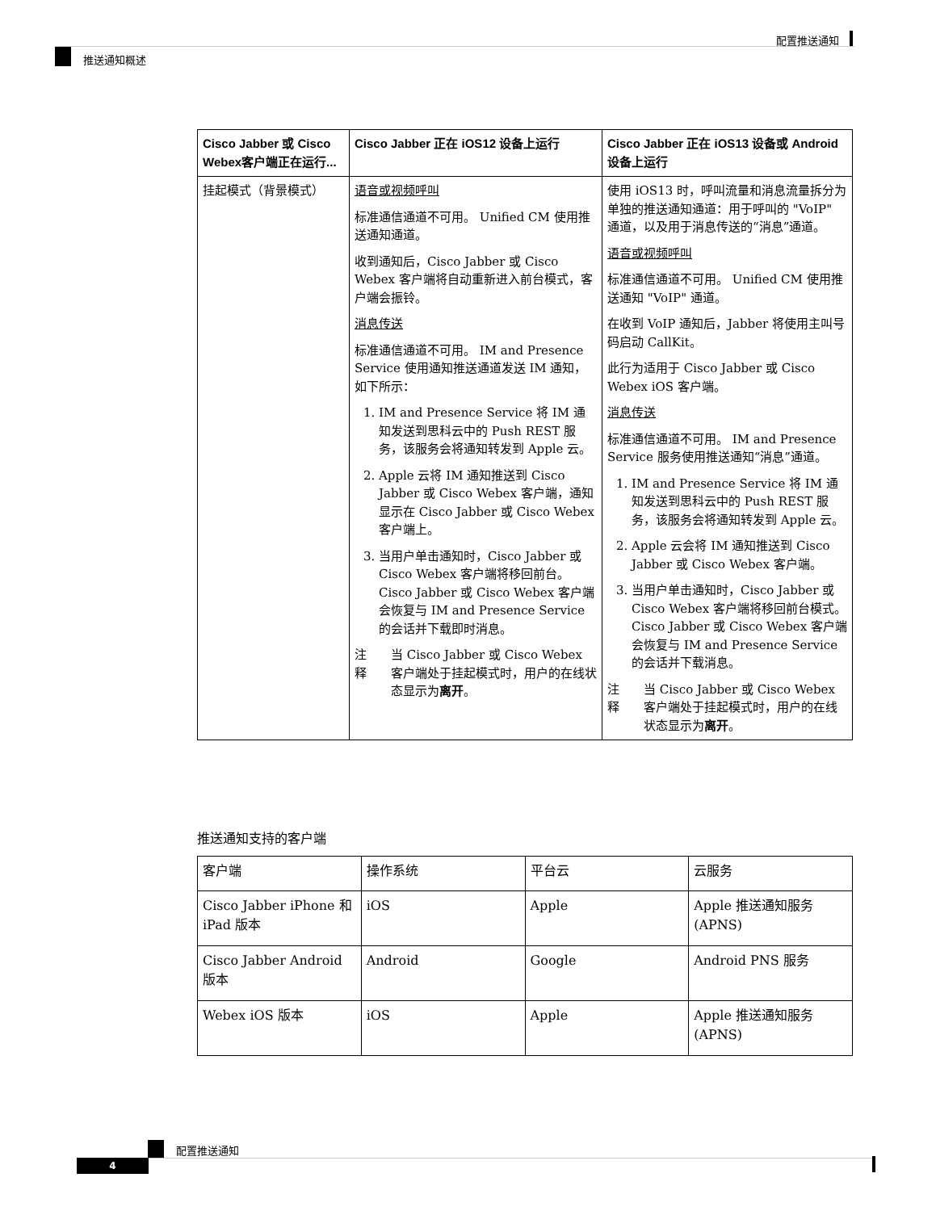配置推送通知
推送通知概述
| Cisco Jabber 或 Cisco Webex客户端正在运行... | Cisco Jabber 正在 iOS12 设备上运行 | Cisco Jabber 正在 iOS13 设备或 Android 设备上运行 |
| --- | --- | --- |
| 挂起模式（背景模式） | 语音或视频呼叫 标准通信通道不可用。 Unified CM 使用推送通知通道。 收到通知后，Cisco Jabber 或 Cisco Webex 客户端将自动重新进入前台模式，客户端会振铃。 消息传送 标准通信通道不可用。 IM and Presence Service 使用通知推送通道发送 IM 通知，如下所示： 1. IM and Presence Service 将 IM 通知发送到思科云中的 Push REST 服务，该服务会将通知转发到 Apple 云。 2. Apple 云将 IM 通知推送到 Cisco Jabber 或 Cisco Webex 客户端，通知显示在 Cisco Jabber 或 Cisco Webex 客户端上。 3. 当用户单击通知时，Cisco Jabber 或 Cisco Webex 客户端将移回前台。 Cisco Jabber 或 Cisco Webex 客户端会恢复与 IM and Presence Service 的会话并下载即时消息。 注释 当 Cisco Jabber 或 Cisco Webex 客户端处于挂起模式时，用户的在线状态显示为 离开 。 | 使用 iOS13 时，呼叫流量和消息流量拆分为单独的推送通知通道：用于呼叫的 "VoIP" 通道，以及用于消息传送的“消息”通道。 语音或视频呼叫 标准通信通道不可用。 Unified CM 使用推送通知 "VoIP" 通道。 在收到 VoIP 通知后，Jabber 将使用主叫号码启动 CallKit。 此行为适用于 Cisco Jabber 或 Cisco Webex iOS 客户端。 消息传送 标准通信通道不可用。 IM and Presence Service 服务使用推送通知“消息”通道。 1. IM and Presence Service 将 IM 通知发送到思科云中的 Push REST 服务，该服务会将通知转发到 Apple 云。 2. Apple 云会将 IM 通知推送到 Cisco Jabber 或 Cisco Webex 客户端。 3. 当用户单击通知时，Cisco Jabber 或 Cisco Webex 客户端将移回前台模式。 Cisco Jabber 或 Cisco Webex 客户端会恢复与 IM and Presence Service 的会话并下载消息。 注释 当 Cisco Jabber 或 Cisco Webex 客户端处于挂起模式时，用户的在线状态显示为 离开 。 |
推送通知支持的客户端
| 客户端 | 操作系统 | 平台云 | 云服务 |
| Cisco Jabber iPhone 和 iPad 版本 | iOS | Apple | Apple 推送通知服务 (APNS) |
| Cisco Jabber Android 版本 | Android | Google | Android PNS 服务 |
| Webex iOS 版本 | iOS | Apple | Apple 推送通知服务 (APNS) |
配置推送通知
4